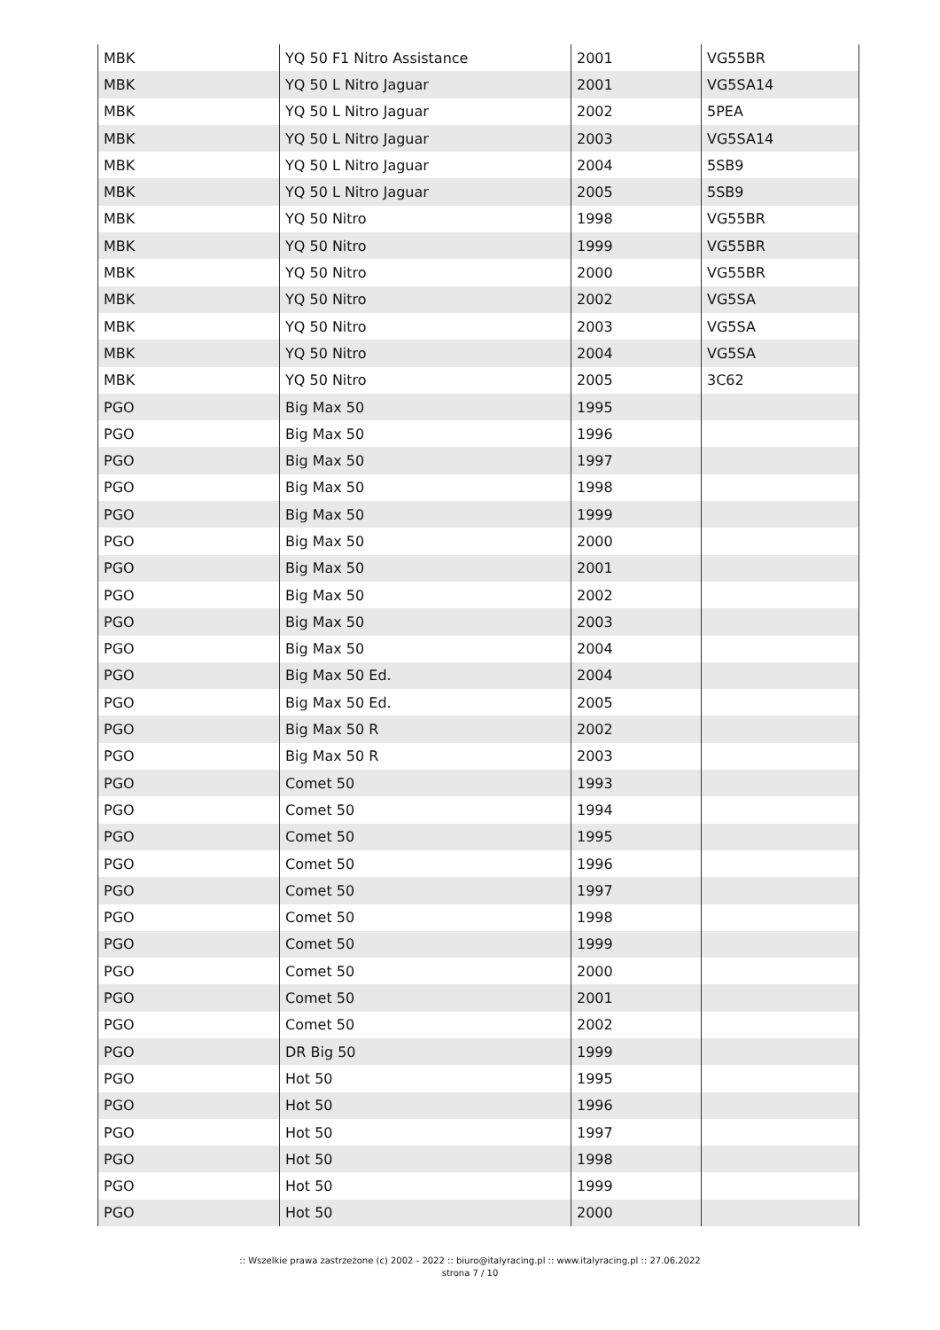| MBK | YQ 50 F1 Nitro Assistance | 2001 | VG55BR |
| MBK | YQ 50 L Nitro Jaguar | 2001 | VG5SA14 |
| MBK | YQ 50 L Nitro Jaguar | 2002 | 5PEA |
| MBK | YQ 50 L Nitro Jaguar | 2003 | VG5SA14 |
| MBK | YQ 50 L Nitro Jaguar | 2004 | 5SB9 |
| MBK | YQ 50 L Nitro Jaguar | 2005 | 5SB9 |
| MBK | YQ 50 Nitro | 1998 | VG55BR |
| MBK | YQ 50 Nitro | 1999 | VG55BR |
| MBK | YQ 50 Nitro | 2000 | VG55BR |
| MBK | YQ 50 Nitro | 2002 | VG5SA |
| MBK | YQ 50 Nitro | 2003 | VG5SA |
| MBK | YQ 50 Nitro | 2004 | VG5SA |
| MBK | YQ 50 Nitro | 2005 | 3C62 |
| PGO | Big Max 50 | 1995 | |
| PGO | Big Max 50 | 1996 | |
| PGO | Big Max 50 | 1997 | |
| PGO | Big Max 50 | 1998 | |
| PGO | Big Max 50 | 1999 | |
| PGO | Big Max 50 | 2000 | |
| PGO | Big Max 50 | 2001 | |
| PGO | Big Max 50 | 2002 | |
| PGO | Big Max 50 | 2003 | |
| PGO | Big Max 50 | 2004 | |
| PGO | Big Max 50 Ed. | 2004 | |
| PGO | Big Max 50 Ed. | 2005 | |
| PGO | Big Max 50 R | 2002 | |
| PGO | Big Max 50 R | 2003 | |
| PGO | Comet 50 | 1993 | |
| PGO | Comet 50 | 1994 | |
| PGO | Comet 50 | 1995 | |
| PGO | Comet 50 | 1996 | |
| PGO | Comet 50 | 1997 | |
| PGO | Comet 50 | 1998 | |
| PGO | Comet 50 | 1999 | |
| PGO | Comet 50 | 2000 | |
| PGO | Comet 50 | 2001 | |
| PGO | Comet 50 | 2002 | |
| PGO | DR Big 50 | 1999 | |
| PGO | Hot 50 | 1995 | |
| PGO | Hot 50 | 1996 | |
| PGO | Hot 50 | 1997 | |
| PGO | Hot 50 | 1998 | |
| PGO | Hot 50 | 1999 | |
| PGO | Hot 50 | 2000 | |
:: Wszelkie prawa zastrzeżone (c) 2002 - 2022 :: biuro@italyracing.pl :: www.italyracing.pl :: 27.06.2022
strona 7 / 10